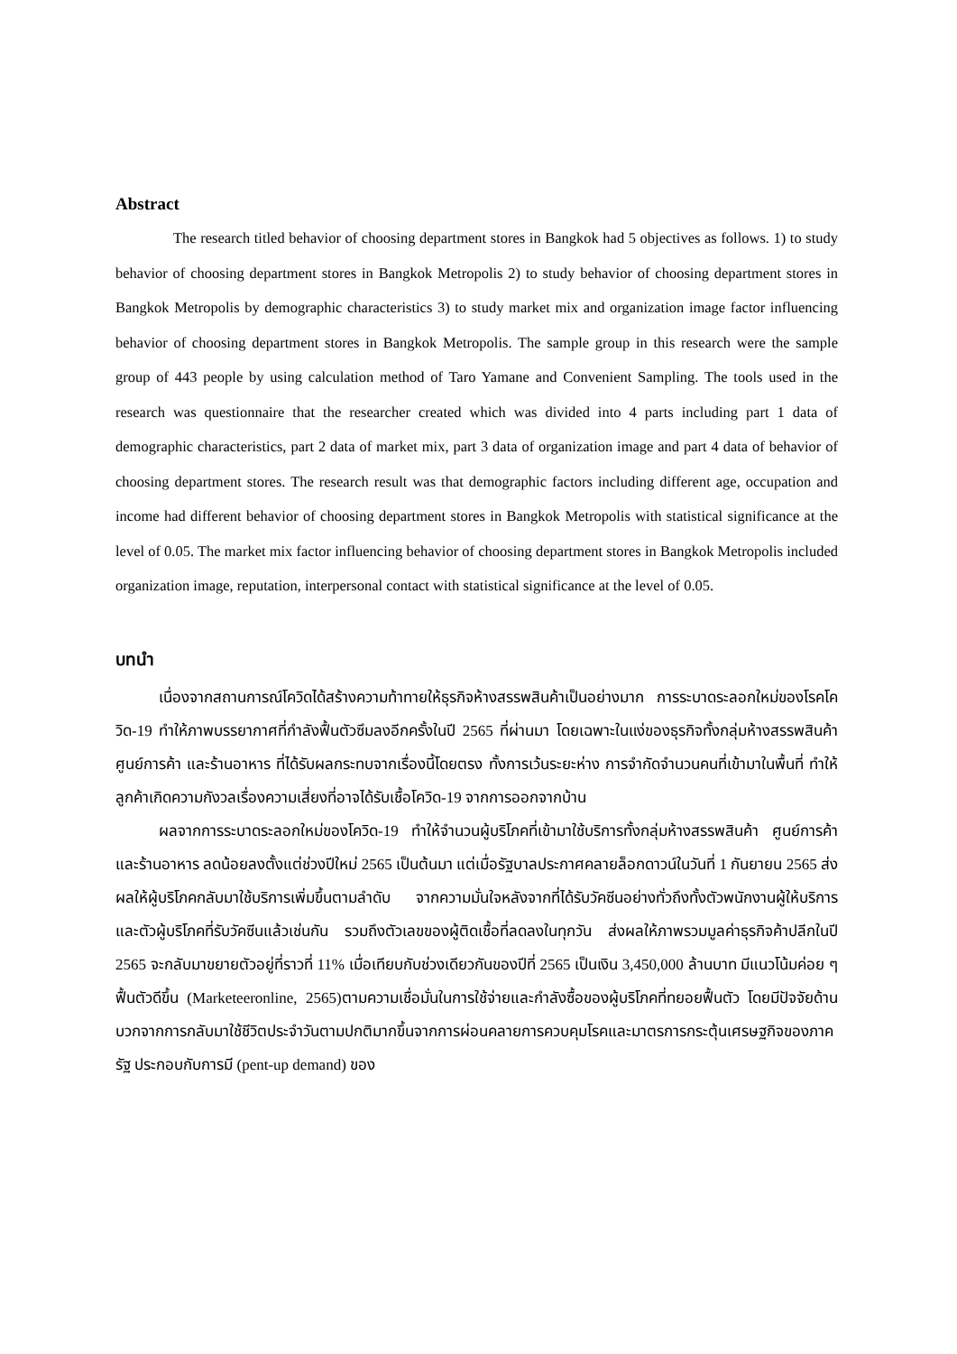Abstract
The research titled behavior of choosing department stores in Bangkok had 5 objectives as follows. 1) to study behavior of choosing department stores in Bangkok Metropolis 2) to study behavior of choosing department stores in Bangkok Metropolis by demographic characteristics 3) to study market mix and organization image factor influencing behavior of choosing department stores in Bangkok Metropolis. The sample group in this research were the sample group of 443 people by using calculation method of Taro Yamane and Convenient Sampling. The tools used in the research was questionnaire that the researcher created which was divided into 4 parts including part 1 data of demographic characteristics, part 2 data of market mix, part 3 data of organization image and part 4 data of behavior of choosing department stores. The research result was that demographic factors including different age, occupation and income had different behavior of choosing department stores in Bangkok Metropolis with statistical significance at the level of 0.05. The market mix factor influencing behavior of choosing department stores in Bangkok Metropolis included organization image, reputation, interpersonal contact with statistical significance at the level of 0.05.
บทนำ
เนื่องจากสถานการณ์โควิดได้สร้างความท้าทายให้ธุรกิจห้างสรรพสินค้าเป็นอย่างมาก การระบาดระลอกใหม่ของโรคโควิด-19 ทำให้ภาพบรรยากาศที่กำลังฟื้นตัวซึมลงอีกครั้งในปี 2565 ที่ผ่านมา โดยเฉพาะในแง่ของธุรกิจทั้งกลุ่มห้างสรรพสินค้า ศูนย์การค้า และร้านอาหาร ที่ได้รับผลกระทบจากเรื่องนี้โดยตรง ทั้งการเว้นระยะห่าง การจำกัดจำนวนคนที่เข้ามาในพื้นที่ ทำให้ลูกค้าเกิดความกังวลเรื่องความเสี่ยงที่อาจได้รับเชื้อโควิด-19 จากการออกจากบ้าน
ผลจากการระบาดระลอกใหม่ของโควิด-19 ทำให้จำนวนผู้บริโภคที่เข้ามาใช้บริการทั้งกลุ่มห้างสรรพสินค้า ศูนย์การค้า และร้านอาหาร ลดน้อยลงตั้งแต่ช่วงปีใหม่ 2565 เป็นต้นมา แต่เมื่อรัฐบาลประกาศคลายล็อกดาวน์ในวันที่ 1 กันยายน 2565 ส่งผลให้ผู้บริโภคกลับมาใช้บริการเพิ่มขึ้นตามลำดับ จากความมั่นใจหลังจากที่ได้รับวัคซีนอย่างทั่วถึงทั้งตัวพนักงานผู้ให้บริการ และตัวผู้บริโภคที่รับวัคซีนแล้วเช่นกัน รวมถึงตัวเลขของผู้ติดเชื้อที่ลดลงในทุกวัน ส่งผลให้ภาพรวมมูลค่าธุรกิจค้าปลีกในปี 2565 จะกลับมาขยายตัวอยู่ที่ราวที่ 11% เมื่อเทียบกับช่วงเดียวกันของปีที่ 2565 เป็นเงิน 3,450,000 ล้านบาท มีแนวโน้มค่อย ๆ ฟื้นตัวดีขึ้น (Marketeeronline, 2565)ตามความเชื่อมั่นในการใช้จ่ายและกำลังซื้อของผู้บริโภคที่ทยอยฟื้นตัว โดยมีปัจจัยด้านบวกจากการกลับมาใช้ชีวิตประจำวันตามปกติมากขึ้นจากการผ่อนคลายการควบคุมโรคและมาตรการกระตุ้นเศรษฐกิจของภาครัฐ ประกอบกับการมี (pent-up demand) ของ